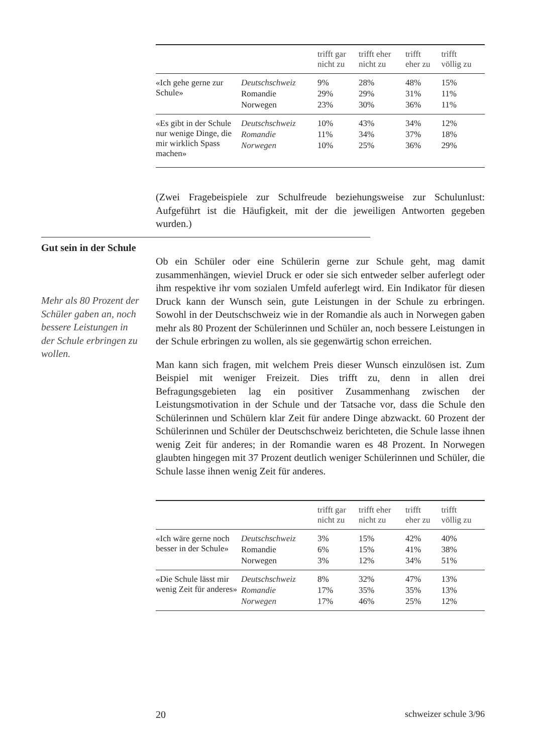| | | trifft gar nicht zu | trifft eher nicht zu | trifft eher zu | trifft völlig zu |
| --- | --- | --- | --- | --- | --- |
| «Ich gehe gerne zur Schule» | Deutschschweiz | 9% | 28% | 48% | 15% |
| | Romandie | 29% | 29% | 31% | 11% |
| | Norwegen | 23% | 30% | 36% | 11% |
| «Es gibt in der Schule nur wenige Dinge, die mir wirklich Spass machen» | Deutschschweiz | 10% | 43% | 34% | 12% |
| | Romandie | 11% | 34% | 37% | 18% |
| | Norwegen | 10% | 25% | 36% | 29% |
(Zwei Fragebeispiele zur Schulfreude beziehungsweise zur Schulunlust: Aufgeführt ist die Häufigkeit, mit der die jeweiligen Antworten gegeben wurden.)
Gut sein in der Schule
Mehr als 80 Prozent der Schüler gaben an, noch bessere Leistungen in der Schule erbringen zu wollen.
Ob ein Schüler oder eine Schülerin gerne zur Schule geht, mag damit zusammenhängen, wieviel Druck er oder sie sich entweder selber auferlegt oder ihm respektive ihr vom sozialen Umfeld auferlegt wird. Ein Indikator für diesen Druck kann der Wunsch sein, gute Leistungen in der Schule zu erbringen. Sowohl in der Deutschschweiz wie in der Romandie als auch in Norwegen gaben mehr als 80 Prozent der Schülerinnen und Schüler an, noch bessere Leistungen in der Schule erbringen zu wollen, als sie gegenwärtig schon erreichen.
Man kann sich fragen, mit welchem Preis dieser Wunsch einzulösen ist. Zum Beispiel mit weniger Freizeit. Dies trifft zu, denn in allen drei Befragungsgebieten lag ein positiver Zusammenhang zwischen der Leistungsmotivation in der Schule und der Tatsache vor, dass die Schule den Schülerinnen und Schülern klar Zeit für andere Dinge abzwackt. 60 Prozent der Schülerinnen und Schüler der Deutschschweiz berichteten, die Schule lasse ihnen wenig Zeit für anderes; in der Romandie waren es 48 Prozent. In Norwegen glaubten hingegen mit 37 Prozent deutlich weniger Schülerinnen und Schüler, die Schule lasse ihnen wenig Zeit für anderes.
| | | trifft gar nicht zu | trifft eher nicht zu | trifft eher zu | trifft völlig zu |
| --- | --- | --- | --- | --- | --- |
| «Ich wäre gerne noch besser in der Schule» | Deutschschweiz | 3% | 15% | 42% | 40% |
| | Romandie | 6% | 15% | 41% | 38% |
| | Norwegen | 3% | 12% | 34% | 51% |
| «Die Schule lässt mir wenig Zeit für anderes» | Deutschschweiz | 8% | 32% | 47% | 13% |
| | Romandie | 17% | 35% | 35% | 13% |
| | Norwegen | 17% | 46% | 25% | 12% |
20 schweizer schule 3/96